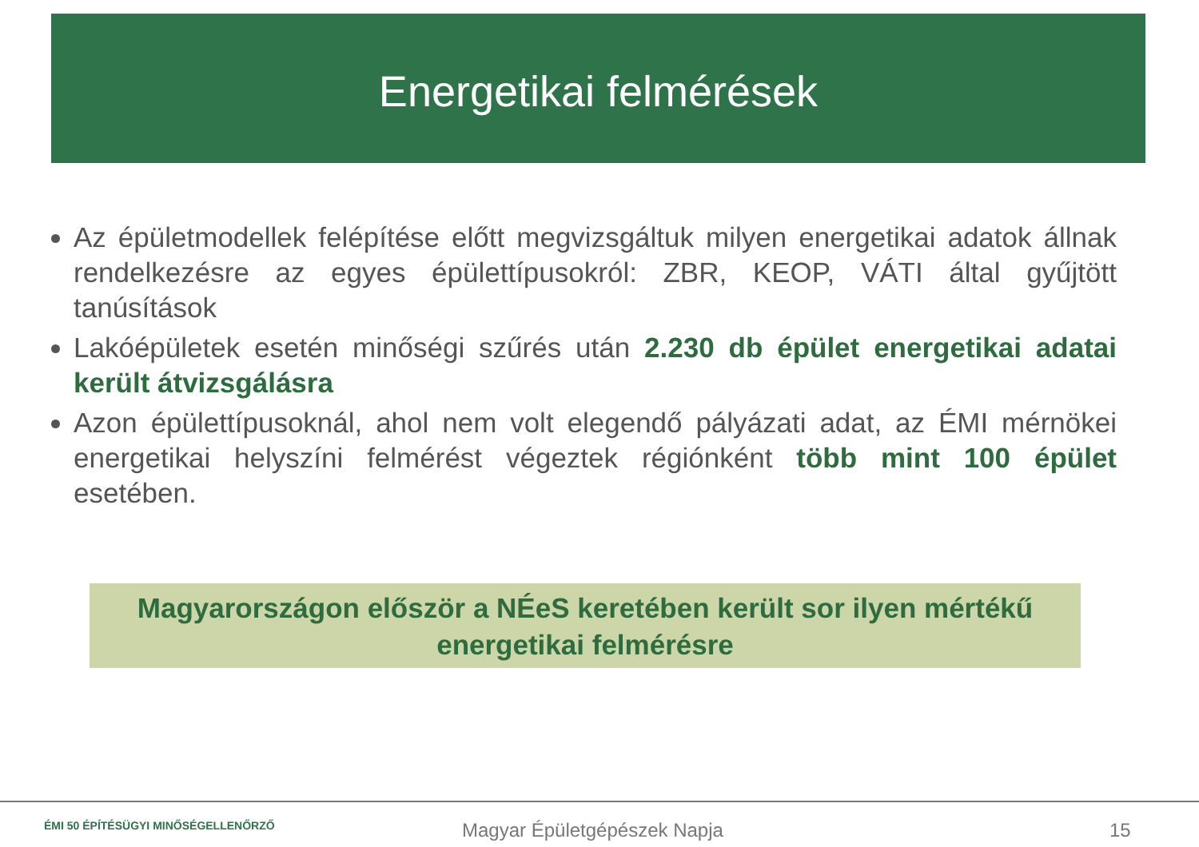Energetikai felmérések
Az épületmodellek felépítése előtt megvizsgáltuk milyen energetikai adatok állnak rendelkezésre az egyes épülettípusokról: ZBR, KEOP, VÁTI által gyűjtött tanúsítások
Lakóépületek esetén minőségi szűrés után 2.230 db épület energetikai adatai került átvizsgálásra
Azon épülettípusoknál, ahol nem volt elegendő pályázati adat, az ÉMI mérnökei energetikai helyszíni felmérést végeztek régiónként több mint 100 épület esetében.
Magyarországon először a NÉeS keretében került sor ilyen mértékű
energetikai felmérésre
ÉMI 50 ÉPÍTÉSÜGYI MINŐSÉGELLENŐRZŐ Magyar Épületgépészek Napja 15